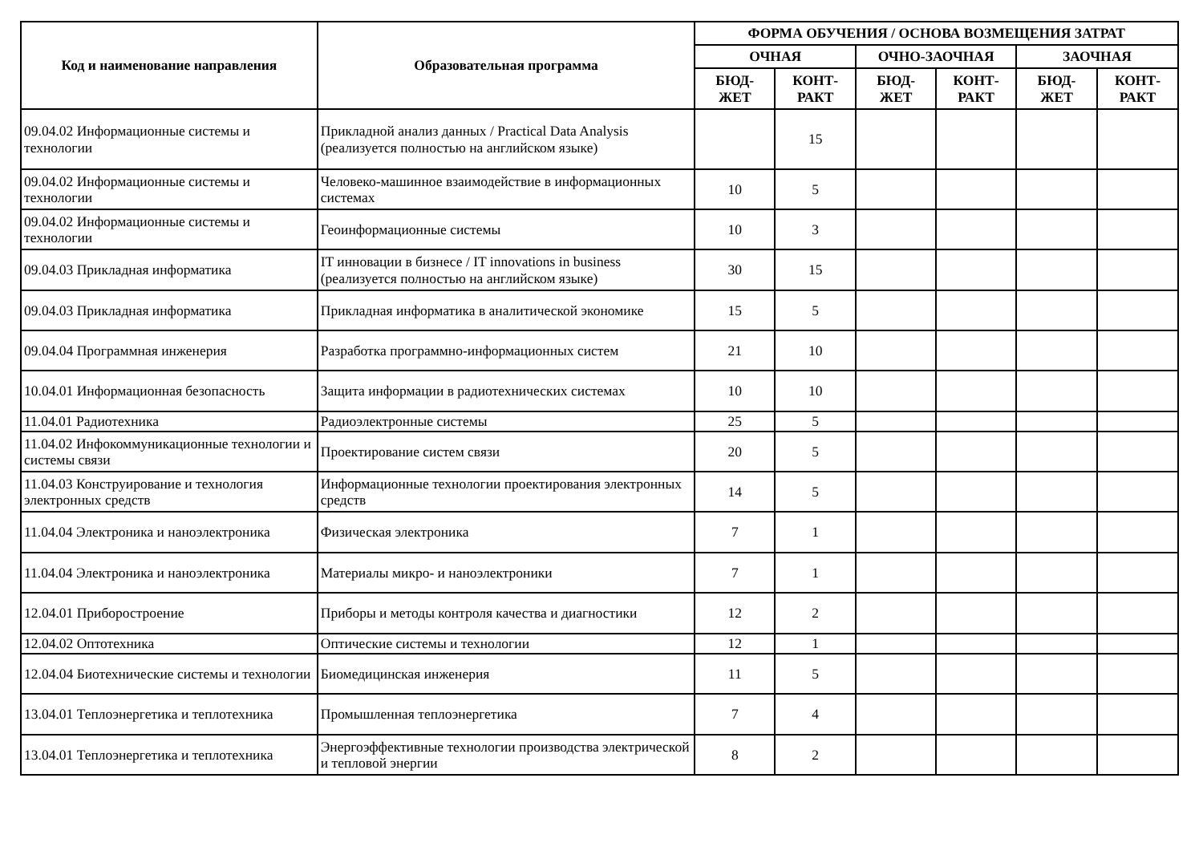| Код и наименование направления | Образовательная программа | ФОРМА ОБУЧЕНИЯ / ОСНОВА ВОЗМЕЩЕНИЯ ЗАТРАТ | | | | | |
| --- | --- | --- | --- | --- | --- | --- | --- |
| | | ОЧНАЯ | | ОЧНО-ЗАОЧНАЯ | | ЗАОЧНАЯ | |
| | | БЮД- ЖЕТ | КОНТ- РАКТ | БЮД- ЖЕТ | КОНТ- РАКТ | БЮД- ЖЕТ | КОНТ- РАКТ |
| 09.04.02 Информационные системы и технологии | Прикладной анализ данных / Practical Data Analysis (реализуется полностью на английском языке) | | 15 | | | | |
| 09.04.02 Информационные системы и технологии | Человеко-машинное взаимодействие в информационных системах | 10 | 5 | | | | |
| 09.04.02 Информационные системы и технологии | Геоинформационные системы | 10 | 3 | | | | |
| 09.04.03 Прикладная информатика | IT инновации в бизнесе / IT innovations in business (реализуется полностью на английском языке) | 30 | 15 | | | | |
| 09.04.03 Прикладная информатика | Прикладная информатика в аналитической экономике | 15 | 5 | | | | |
| 09.04.04 Программная инженерия | Разработка программно-информационных систем | 21 | 10 | | | | |
| 10.04.01 Информационная безопасность | Защита информации в радиотехнических системах | 10 | 10 | | | | |
| 11.04.01 Радиотехника | Радиоэлектронные системы | 25 | 5 | | | | |
| 11.04.02 Инфокоммуникационные технологии и системы связи | Проектирование систем связи | 20 | 5 | | | | |
| 11.04.03 Конструирование и технология электронных средств | Информационные технологии проектирования электронных средств | 14 | 5 | | | | |
| 11.04.04 Электроника и наноэлектроника | Физическая электроника | 7 | 1 | | | | |
| 11.04.04 Электроника и наноэлектроника | Материалы микро- и наноэлектроники | 7 | 1 | | | | |
| 12.04.01 Приборостроение | Приборы и методы контроля качества и диагностики | 12 | 2 | | | | |
| 12.04.02 Оптотехника | Оптические системы и технологии | 12 | 1 | | | | |
| 12.04.04 Биотехнические системы и технологии | Биомедицинская инженерия | 11 | 5 | | | | |
| 13.04.01 Теплоэнергетика и теплотехника | Промышленная теплоэнергетика | 7 | 4 | | | | |
| 13.04.01 Теплоэнергетика и теплотехника | Энергоэффективные технологии производства электрической и тепловой энергии | 8 | 2 | | | | |